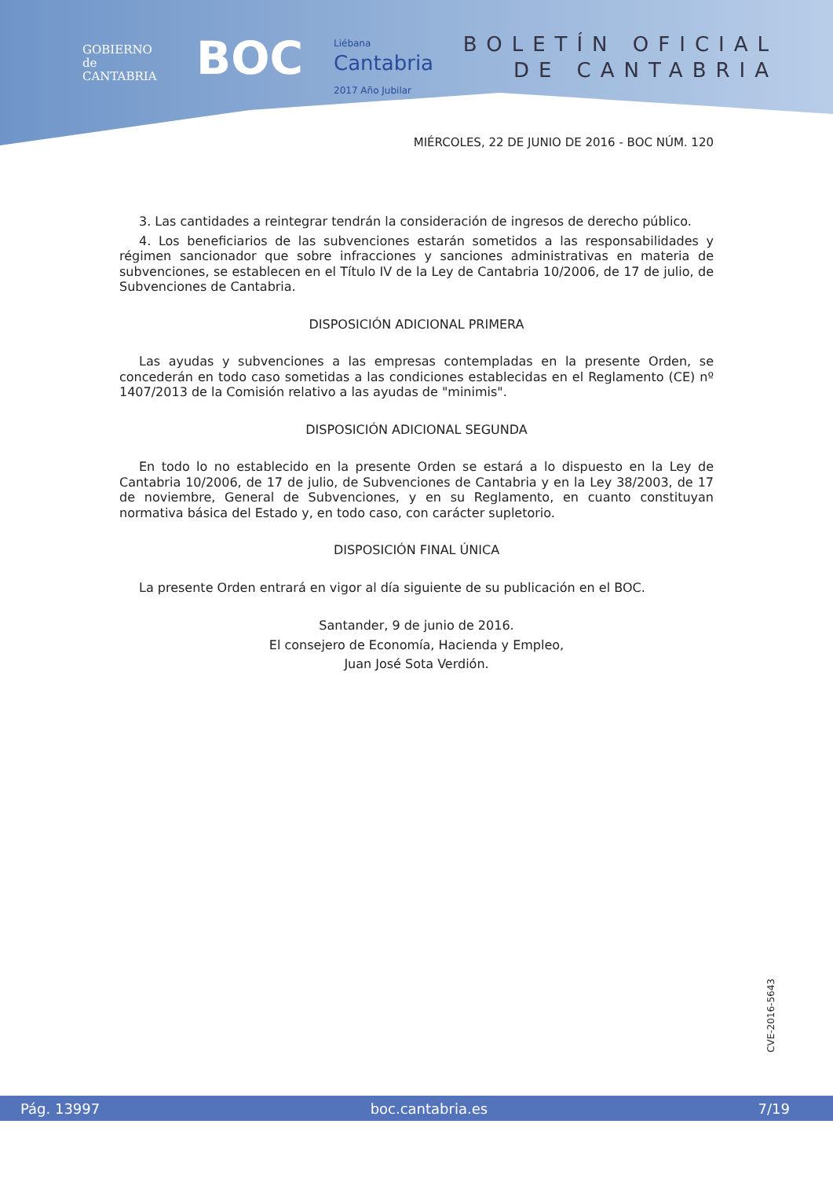GOBIERNO
de
CANTABRIA
BOC
Liébana
Cantabria
2017 Año Jubilar
BOLETÍN OFICIAL
DE CANTABRIA
MIÉRCOLES, 22 DE JUNIO DE 2016 - BOC NÚM. 120
3. Las cantidades a reintegrar tendrán la consideración de ingresos de derecho público.
4. Los beneficiarios de las subvenciones estarán sometidos a las responsabilidades y régimen sancionador que sobre infracciones y sanciones administrativas en materia de subvenciones, se establecen en el Título IV de la Ley de Cantabria 10/2006, de 17 de julio, de Subvenciones de Cantabria.
DISPOSICIÓN ADICIONAL PRIMERA
Las ayudas y subvenciones a las empresas contempladas en la presente Orden, se concederán en todo caso sometidas a las condiciones establecidas en el Reglamento (CE) nº 1407/2013 de la Comisión relativo a las ayudas de "minimis".
DISPOSICIÓN ADICIONAL SEGUNDA
En todo lo no establecido en la presente Orden se estará a lo dispuesto en la Ley de Cantabria 10/2006, de 17 de julio, de Subvenciones de Cantabria y en la Ley 38/2003, de 17 de noviembre, General de Subvenciones, y en su Reglamento, en cuanto constituyan normativa básica del Estado y, en todo caso, con carácter supletorio.
DISPOSICIÓN FINAL ÚNICA
La presente Orden entrará en vigor al día siguiente de su publicación en el BOC.
Santander, 9 de junio de 2016.
El consejero de Economía, Hacienda y Empleo,
Juan José Sota Verdión.
CVE-2016-5643
Pág. 13997 boc.cantabria.es 7/19